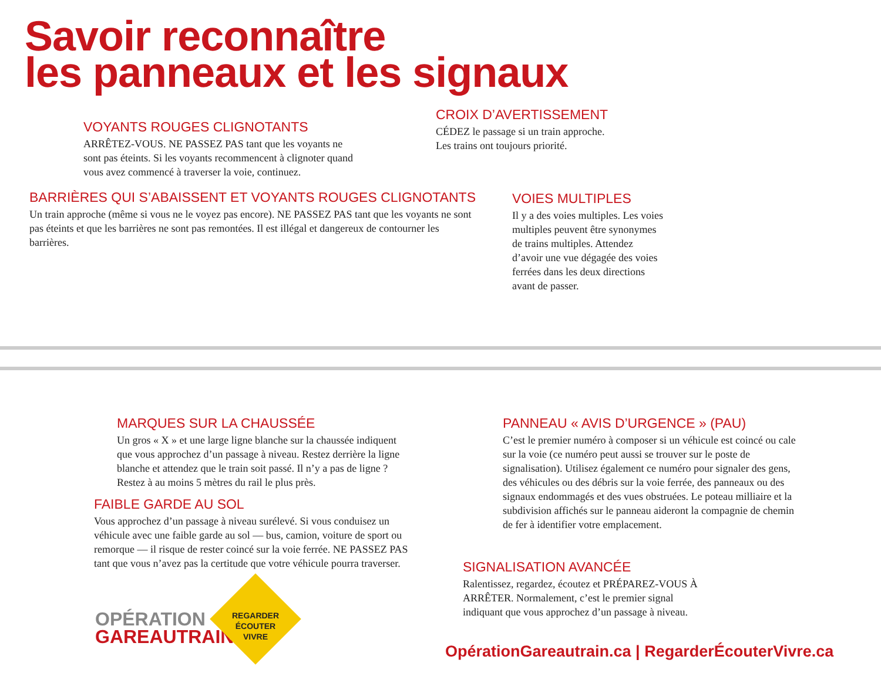Savoir reconnaître
les panneaux et les signaux
VOYANTS ROUGES CLIGNOTANTS
ARRÊTEZ-VOUS. NE PASSEZ PAS tant que les voyants ne sont pas éteints. Si les voyants recommencent à clignoter quand vous avez commencé à traverser la voie, continuez.
CROIX D’AVERTISSEMENT
CÉDEZ le passage si un train approche.
Les trains ont toujours priorité.
BARRIÈRES QUI S’ABAISSENT ET VOYANTS ROUGES CLIGNOTANTS
Un train approche (même si vous ne le voyez pas encore). NE PASSEZ PAS tant que les voyants ne sont pas éteints et que les barrières ne sont pas remontées. Il est illégal et dangereux de contourner les barrières.
VOIES MULTIPLES
Il y a des voies multiples. Les voies multiples peuvent être synonymes de trains multiples. Attendez d’avoir une vue dégagée des voies ferrées dans les deux directions avant de passer.
MARQUES SUR LA CHAUSSÉE
Un gros « X » et une large ligne blanche sur la chaussée indiquent que vous approchez d’un passage à niveau. Restez derrière la ligne blanche et attendez que le train soit passé. Il n’y a pas de ligne ? Restez à au moins 5 mètres du rail le plus près.
PANNEAU « AVIS D’URGENCE » (PAU)
C’est le premier numéro à composer si un véhicule est coincé ou cale sur la voie (ce numéro peut aussi se trouver sur le poste de signalisation). Utilisez également ce numéro pour signaler des gens, des véhicules ou des débris sur la voie ferrée, des panneaux ou des signaux endommagés et des vues obstruées. Le poteau milliaire et la subdivision affichés sur le panneau aideront la compagnie de chemin de fer à identifier votre emplacement.
FAIBLE GARDE AU SOL
Vous approchez d’un passage à niveau surélevé. Si vous conduisez un véhicule avec une faible garde au sol — bus, camion, voiture de sport ou remorque — il risque de rester coincé sur la voie ferrée. NE PASSEZ PAS tant que vous n’avez pas la certitude que votre véhicule pourra traverser.
SIGNALISATION AVANCÉE
Ralentissez, regardez, écoutez et PRÉPAREZ-VOUS À ARRÊTER. Normalement, c’est le premier signal indiquant que vous approchez d’un passage à niveau.
OPÉRATION
GAREAUTRAIN
REGARDER ÉCOUTER VIVRE
OpérationGareautrain.ca | RegarderÉcouterVivre.ca